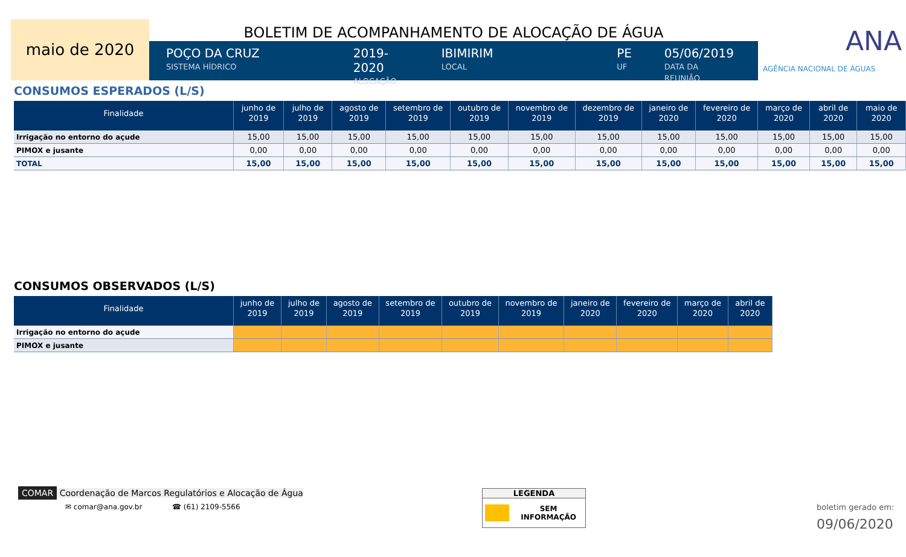maio de 2020
BOLETIM DE ACOMPANHAMENTO DE ALOCAÇÃO DE ÁGUA
POÇO DA CRUZ
SISTEMA HÍDRICO
2019-2020
ALOCAÇÃO
IBIMIRIM
LOCAL
PE
UF
05/06/2019
DATA DA REUNIÃO
ANA
AGÊNCIA NACIONAL DE ÁGUAS
CONSUMOS ESPERADOS (L/S)
| Finalidade | junho de 2019 | julho de 2019 | agosto de 2019 | setembro de 2019 | outubro de 2019 | novembro de 2019 | dezembro de 2019 | janeiro de 2020 | fevereiro de 2020 | março de 2020 | abril de 2020 | maio de 2020 |
| --- | --- | --- | --- | --- | --- | --- | --- | --- | --- | --- | --- | --- |
| Irrigação no entorno do açude | 15,00 | 15,00 | 15,00 | 15,00 | 15,00 | 15,00 | 15,00 | 15,00 | 15,00 | 15,00 | 15,00 | 15,00 |
| PIMOX e jusante | 0,00 | 0,00 | 0,00 | 0,00 | 0,00 | 0,00 | 0,00 | 0,00 | 0,00 | 0,00 | 0,00 | 0,00 |
| TOTAL | 15,00 | 15,00 | 15,00 | 15,00 | 15,00 | 15,00 | 15,00 | 15,00 | 15,00 | 15,00 | 15,00 | 15,00 |
CONSUMOS OBSERVADOS (L/S)
| Finalidade | junho de 2019 | julho de 2019 | agosto de 2019 | setembro de 2019 | outubro de 2019 | novembro de 2019 | janeiro de 2020 | fevereiro de 2020 | março de 2020 | abril de 2020 |
| --- | --- | --- | --- | --- | --- | --- | --- | --- | --- | --- |
| Irrigação no entorno do açude | | | | | | | | | | |
| PIMOX e jusante | | | | | | | | | | |
COMAR Coordenação de Marcos Regulatórios e Alocação de Água
✉ comar@ana.gov.br ☎ (61) 2109-5566
LEGENDA
SEM INFORMAÇÃO
boletim gerado em:
09/06/2020